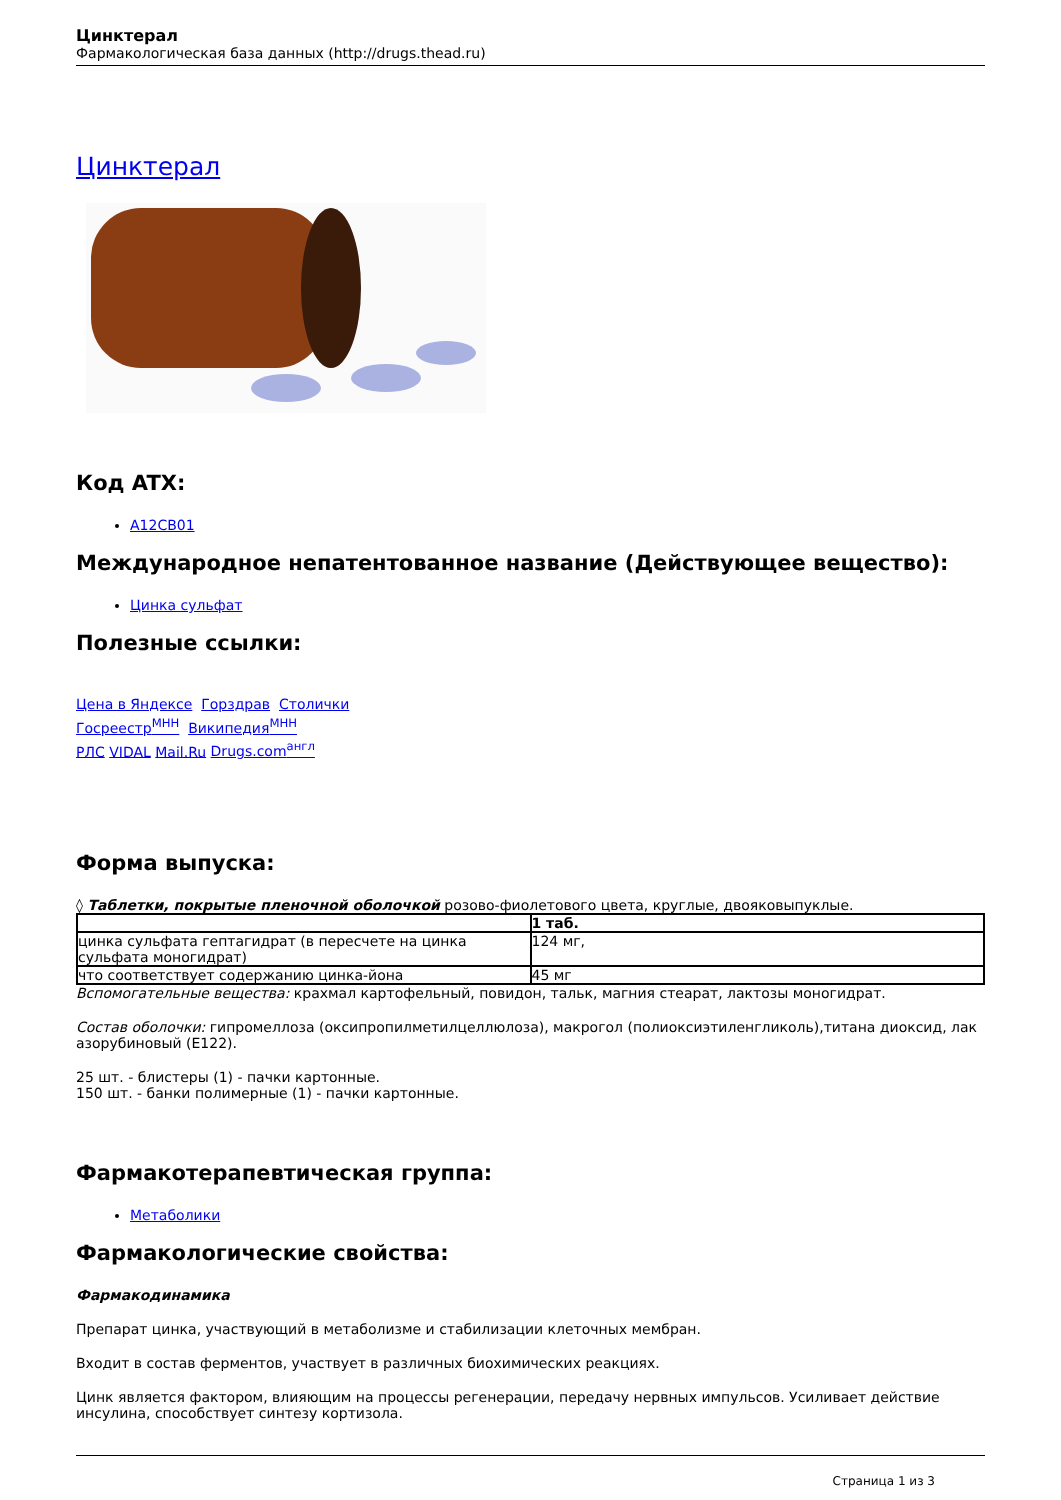Цинктерал
Фармакологическая база данных (http://drugs.thead.ru)
Цинктерал
Код ATX:
A12CB01
Международное непатентованное название (Действующее вещество):
Цинка сульфат
Полезные ссылки:
Цена в Яндексе Горздрав Столички
Госреестр<sup>МНН</sup> Википедия<sup>МНН</sup>
РЛС VIDAL Mail.Ru Drugs.com<sup>англ</sup>
Форма выпуска:
◊ Таблетки, покрытые пленочной оболочкой розово-фиолетового цвета, круглые, двояковыпуклые.
| | 1 таб. |
| цинка сульфата гептагидрат (в пересчете на цинка сульфата моногидрат) | 124 мг, |
| что соответствует содержанию цинка-йона | 45 мг |
Вспомогательные вещества: крахмал картофельный, повидон, тальк, магния стеарат, лактозы моногидрат.
Состав оболочки: гипромеллоза (оксипропилметилцеллюлоза), макрогол (полиоксиэтиленгликоль),титана диоксид, лак азорубиновый (E122).
25 шт. - блистеры (1) - пачки картонные.
150 шт. - банки полимерные (1) - пачки картонные.
Фармакотерапевтическая группа:
Метаболики
Фармакологические свойства:
Фармакодинамика
Препарат цинка, участвующий в метаболизме и стабилизации клеточных мембран.
Входит в состав ферментов, участвует в различных биохимических реакциях.
Цинк является фактором, влияющим на процессы регенерации, передачу нервных импульсов. Усиливает действие инсулина, способствует синтезу кортизола.
Страница 1 из 3